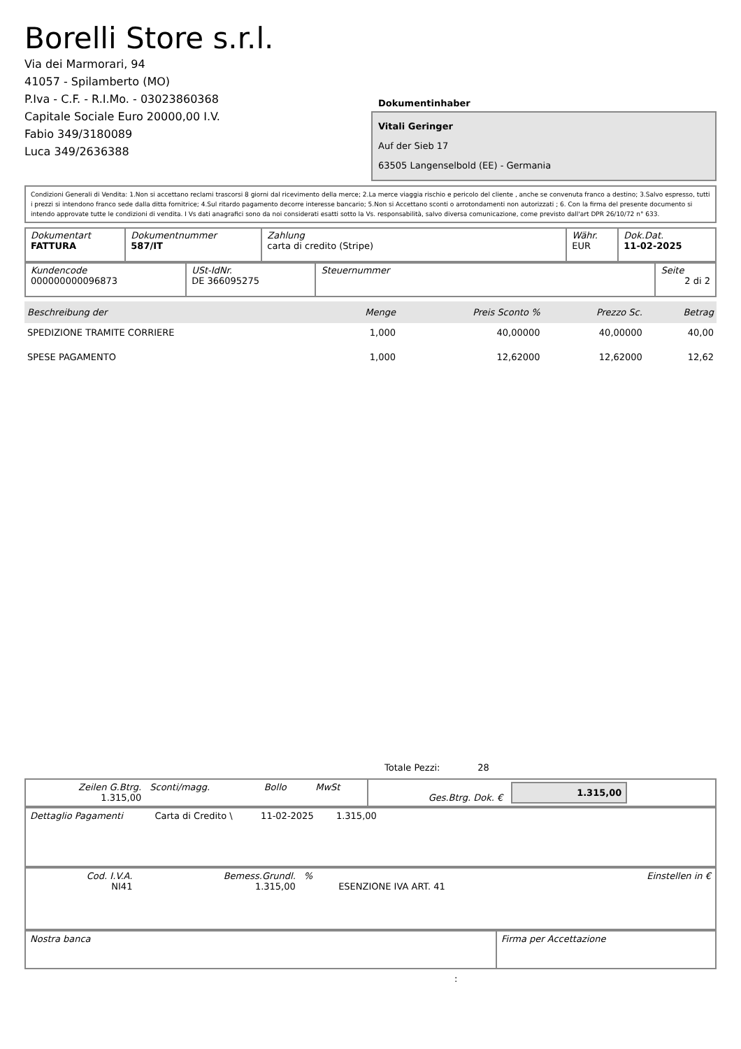Borelli Store s.r.l.
Via dei Marmorari, 94
41057 - Spilamberto (MO)
P.Iva - C.F. - R.I.Mo. - 03023860368
Capitale Sociale Euro 20000,00 I.V.
Fabio 349/3180089
Luca 349/2636388
Dokumentinhaber
Vitali Geringer
Auf der Sieb 17
63505 Langenselbold (EE) - Germania
Condizioni Generali di Vendita: 1.Non si accettano reclami trascorsi 8 giorni dal ricevimento della merce; 2.La merce viaggia rischio e pericolo del cliente , anche se convenuta franco a destino; 3.Salvo espresso, tutti i prezzi si intendono franco sede dalla ditta fornitrice; 4.Sul ritardo pagamento decorre interesse bancario; 5.Non si Accettano sconti o arrotondamenti non autorizzati ; 6. Con la firma del presente documento si intendo approvate tutte le condizioni di vendita. I Vs dati anagrafici sono da noi considerati esatti sotto la Vs. responsabilità, salvo diversa comunicazione, come previsto dall'art DPR 26/10/72 n° 633.
| Dokumentart FATTURA | Dokumentnummer 587/IT | Zahlung carta di credito (Stripe) | Währ. EUR | Dok.Dat. 11-02-2025 |
| Kundencode 000000000096873 | USt-IdNr. DE 366095275 | Steuernummer | Seite 2 di 2 |
| Beschreibung der | Menge | Preis Sconto % | Prezzo Sc. | Betrag |
| --- | --- | --- | --- | --- |
| SPEDIZIONE TRAMITE CORRIERE | 1,000 | 40,00000 | 40,00000 | 40,00 |
| SPESE PAGAMENTO | 1,000 | 12,62000 | 12,62000 | 12,62 |
Totale Pezzi: 28
| Zeilen G.Btrg. 1.315,00 | Sconti/magg. | Bollo | MwSt | Ges.Btrg. Dok. € | 1.315,00 |
| Dettaglio Pagamenti | Carta di Credito \ | 11-02-2025 | 1.315,00 | |
| Cod. I.V.A. NI41 | Bemess.Grundl. 1.315,00 | % | ESENZIONE IVA ART. 41 | Einstellen in € |
| Nostra banca | Firma per Accettazione |
: